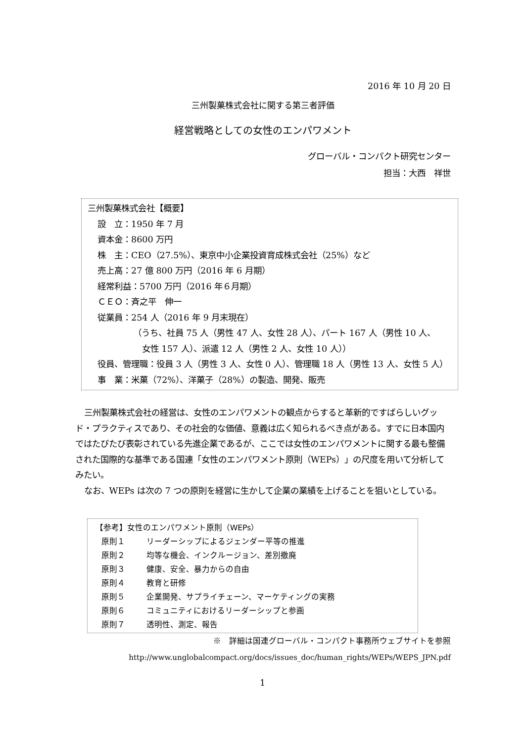2016 年 10 月 20 日
三州製菓株式会社に関する第三者評価
経営戦略としての女性のエンパワメント
グローバル・コンパクト研究センター
担当：大西　祥世
三州製菓株式会社【概要】
設　立：1950 年 7 月
資本金：8600 万円
株　主：CEO（27.5%）、東京中小企業投資育成株式会社（25%）など
売上高：27 億 800 万円（2016 年 6 月期）
経常利益：5700 万円（2016 年６月期）
ＣＥＯ：斉之平　伸一
従業員：254 人（2016 年 9 月末現在）
（うち、社員 75 人（男性 47 人、女性 28 人）、パート 167 人（男性 10 人、
女性 157 人）、派遣 12 人（男性 2 人、女性 10 人））
役員、管理職：役員 3 人（男性 3 人、女性 0 人）、管理職 18 人（男性 13 人、女性 5 人）
事　業：米菓（72%）、洋菓子（28%）の製造、開発、販売
三州製菓株式会社の経営は、女性のエンパワメントの観点からすると革新的ですばらしいグッド・プラクティスであり、その社会的な価値、意義は広く知られるべき点がある。すでに日本国内ではたびたび表彰されている先進企業であるが、ここでは女性のエンパワメントに関する最も整備された国際的な基準である国連「女性のエンパワメント原則（WEPs）」の尺度を用いて分析してみたい。
なお、WEPs は次の 7 つの原則を経営に生かして企業の業績を上げることを狙いとしている。
【参考】女性のエンパワメント原則（WEPs）
原則１ リーダーシップによるジェンダー平等の推進
原則２ 均等な機会、インクルージョン、差別撤廃
原則３ 健康、安全、暴力からの自由
原則４ 教育と研修
原則５ 企業開発、サプライチェーン、マーケティングの実務
原則６ コミュニティにおけるリーダーシップと参画
原則７ 透明性、測定、報告
※　詳細は国連グローバル・コンパクト事務所ウェブサイトを参照
http://www.unglobalcompact.org/docs/issues_doc/human_rights/WEPs/WEPS_JPN.pdf
1